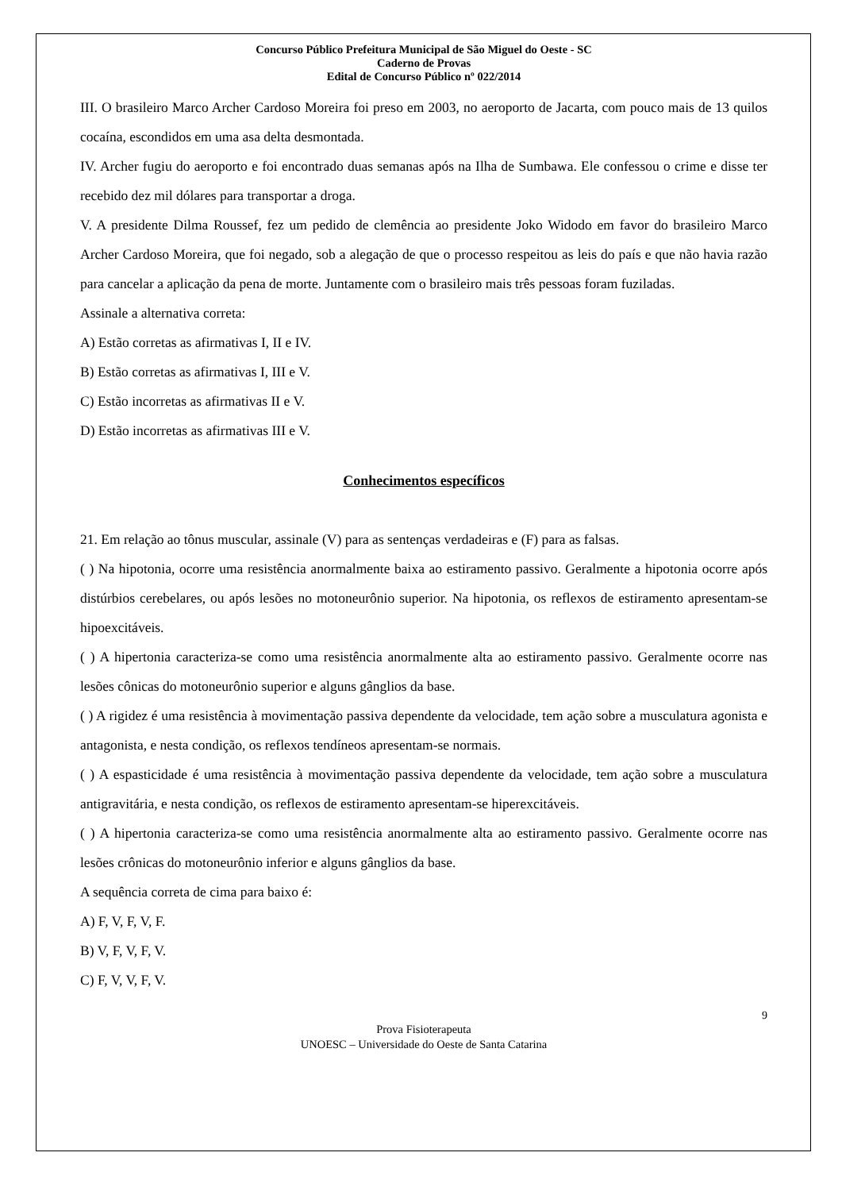Concurso Público Prefeitura Municipal de São Miguel do Oeste - SC
Caderno de Provas
Edital de Concurso Público nº 022/2014
III. O brasileiro Marco Archer Cardoso Moreira foi preso em 2003, no aeroporto de Jacarta, com pouco mais de 13 quilos cocaína, escondidos em uma asa delta desmontada.
IV. Archer fugiu do aeroporto e foi encontrado duas semanas após na Ilha de Sumbawa. Ele confessou o crime e disse ter recebido dez mil dólares para transportar a droga.
V. A presidente Dilma Roussef, fez um pedido de clemência ao presidente Joko Widodo em favor do brasileiro Marco Archer Cardoso Moreira, que foi negado, sob a alegação de que o processo respeitou as leis do país e que não havia razão para cancelar a aplicação da pena de morte. Juntamente com o brasileiro mais três pessoas foram fuziladas.
Assinale a alternativa correta:
A) Estão corretas as afirmativas I, II e IV.
B) Estão corretas as afirmativas I, III e V.
C) Estão incorretas as afirmativas II e V.
D) Estão incorretas as afirmativas III e V.
Conhecimentos específicos
21. Em relação ao tônus muscular, assinale (V) para as sentenças verdadeiras e (F) para as falsas.
( ) Na hipotonia, ocorre uma resistência anormalmente baixa ao estiramento passivo. Geralmente a hipotonia ocorre após distúrbios cerebelares, ou após lesões no motoneurônio superior. Na hipotonia, os reflexos de estiramento apresentam-se hipoexcitáveis.
( ) A hipertonia caracteriza-se como uma resistência anormalmente alta ao estiramento passivo. Geralmente ocorre nas lesões cônicas do motoneurônio superior e alguns gânglios da base.
( ) A rigidez é uma resistência à movimentação passiva dependente da velocidade, tem ação sobre a musculatura agonista e antagonista, e nesta condição, os reflexos tendíneos apresentam-se normais.
( ) A espasticidade é uma resistência à movimentação passiva dependente da velocidade, tem ação sobre a musculatura antigravitária, e nesta condição, os reflexos de estiramento apresentam-se hiperexcitáveis.
( ) A hipertonia caracteriza-se como uma resistência anormalmente alta ao estiramento passivo. Geralmente ocorre nas lesões crônicas do motoneurônio inferior e alguns gânglios da base.
A sequência correta de cima para baixo é:
A) F, V, F, V, F.
B) V, F, V, F, V.
C) F, V, V, F, V.
9
Prova Fisioterapeuta
UNOESC – Universidade do Oeste de Santa Catarina